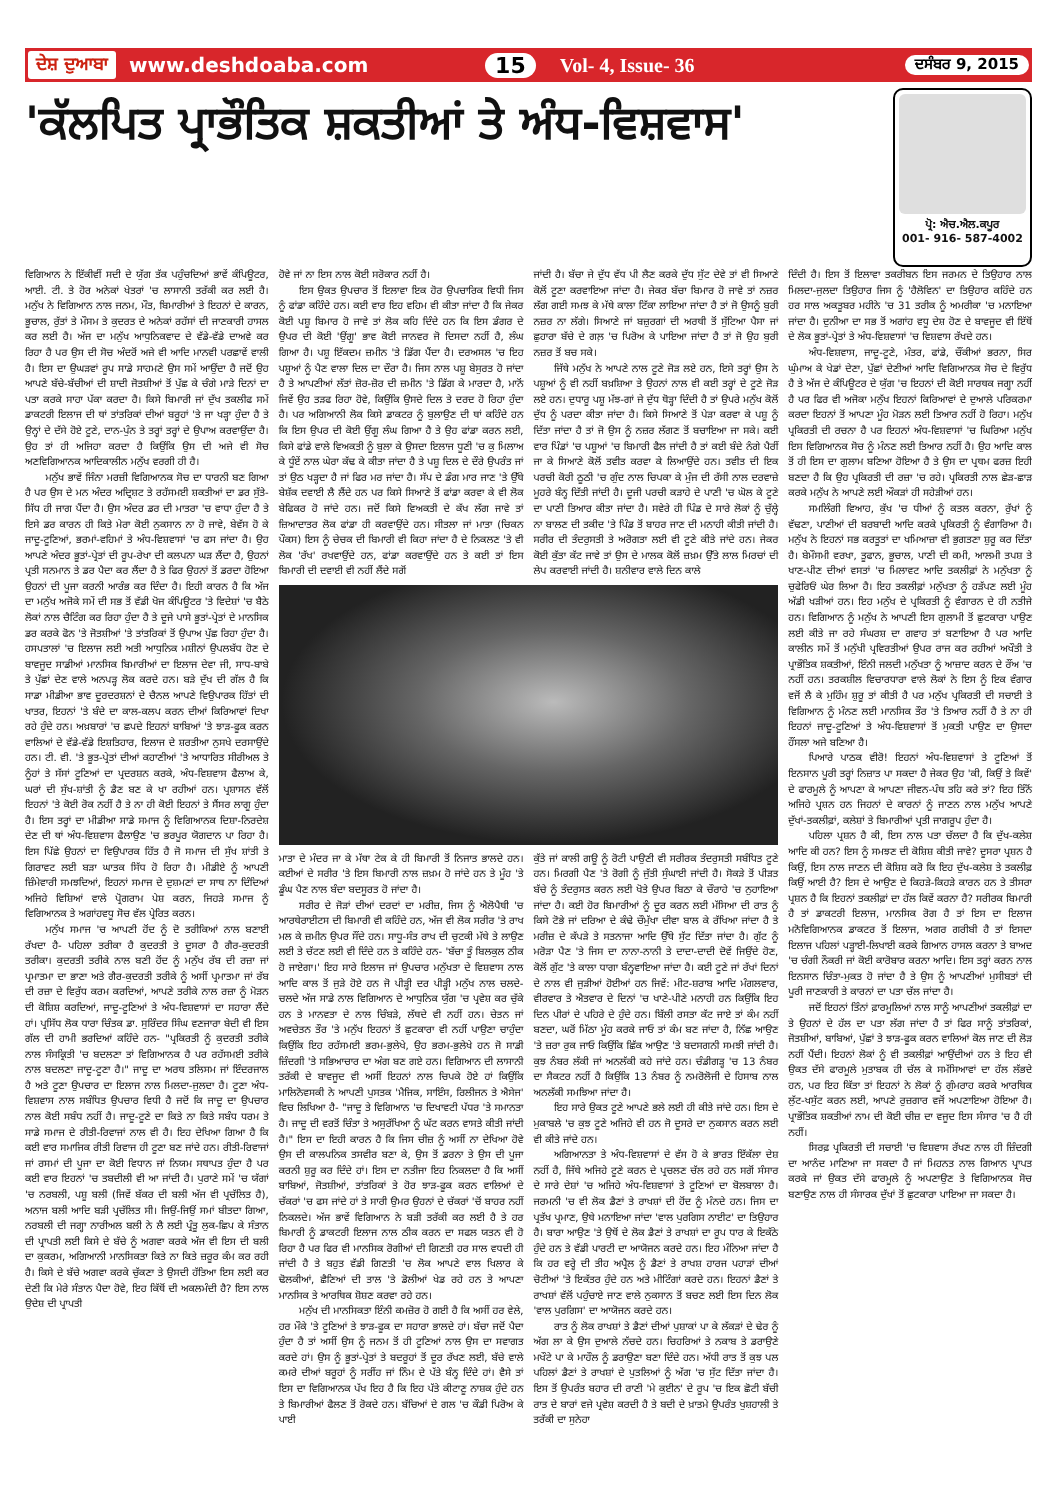ਦੇਸ਼ ਦੁਆਬਾ
www.deshdoaba.com 15 Vol- 4, Issue- 36
ਦਸੰਬਰ 9, 2015
'ਕੱਲਪਿਤ ਪ੍ਰਾਭੌਤਿਕ ਸ਼ਕਤੀਆਂ ਤੇ ਅੰਧ-ਵਿਸ਼ਵਾਸ'
ਪ੍ਰੋ: ਐਚ.ਐਲ.ਕਪੂਰ
001- 916- 587-4002
ਵਿਗਿਆਨ ਨੇ ਇੱਕੀਵੀਂ ਸਦੀ ਦੇ ਯੁੱਗ ਤੱਕ ਪਹੁੰਚਦਿਆਂ ਭਾਵੇਂ ਕੰਪਿਊਟਰ, ਆਈ. ਟੀ. ਤੇ ਹੋਰ ਅਨੇਕਾਂ ਖੇਤਰਾਂ 'ਚ ਲਾਸਾਨੀ ਤਰੱਕੀ ਕਰ ਲਈ ਹੈ। ਮਨੁੱਖ ਨੇ ਵਿਗਿਆਨ ਨਾਲ ਜਨਮ, ਮੌਤ, ਬਿਮਾਰੀਆਂ ਤੇ ਇਹਨਾਂ ਦੇ ਕਾਰਨ, ਭੂਚਾਲ, ਰੁੱਤਾਂ ਤੇ ਮੌਸਮ ਤੇ ਕੁਦਰਤ ਦੇ ਅਨੇਕਾਂ ਰਹੱਸਾਂ ਦੀ ਜਾਣਕਾਰੀ ਹਾਸਲ ਕਰ ਲਈ ਹੈ। ਅੱਜ ਦਾ ਮਨੁੱਖ ਆਧੁਨਿਕਵਾਦ ਦੇ ਵੱਡੇ-ਵੱਡੇ ਦਾਅਵੇ ਕਰ ਰਿਹਾ ਹੈ ਪਰ ਉਸ ਦੀ ਸੋਚ ਅੰਦਰੋਂ ਅਜੇ ਵੀ ਆਦਿ ਮਾਨਵੀ ਪਰਛਾਵੇਂ ਵਾਲੀ ਹੈ। ਇਸ ਦਾ ਉਘੜਵਾਂ ਰੂਪ ਸਾਡੇ ਸਾਹਮਣੇ ਉਸ ਸਮੇਂ ਆਉਂਦਾ ਹੈ ਜਦੋਂ ਉਹ ਆਪਣੇ ਬੱਚੇ-ਬੱਚੀਆਂ ਦੀ ਸ਼ਾਦੀ ਜੋਤਸ਼ੀਆਂ ਤੋਂ ਪੁੱਛ ਕੇ ਚੰਗੇ ਮਾੜੇ ਦਿਨਾਂ ਦਾ ਪਤਾ ਕਰਕੇ ਸਾਹਾ ਪੱਕਾ ਕਰਦਾ ਹੈ। ਕਿਸੇ ਬਿਮਾਰੀ ਜਾਂ ਦੁੱਖ ਤਕਲੀਫ ਸਮੇਂ ਡਾਕਟਰੀ ਇਲਾਜ ਦੀ ਥਾਂ ਤਾਂਤਰਿਕਾਂ ਦੀਆਂ ਬਰੂਹਾਂ 'ਤੇ ਜਾ ਖੜ੍ਹਾ ਹੁੰਦਾ ਹੈ ਤੇ ਉਨ੍ਹਾਂ ਦੇ ਦੱਸੇ ਹੋਏ ਟੂਣੇ, ਦਾਨ-ਪੁੰਨ ਤੇ ਤਰ੍ਹਾਂ ਤਰ੍ਹਾਂ ਦੇ ਉਪਾਅ ਕਰਵਾਉਂਦਾ ਹੈ। ਉਹ ਤਾਂ ਹੀ ਅਜਿਹਾ ਕਰਦਾ ਹੈ ਕਿਉਂਕਿ ਉਸ ਦੀ ਅਜੇ ਵੀ ਸੋਚ ਅਣਵਿਗਿਆਨਕ ਆਦਿਕਾਲੀਨ ਮਨੁੱਖ ਵਰਗੀ ਹੀ ਹੈ।
ਮਨੁੱਖ ਭਾਵੇਂ ਜਿੰਨਾ ਮਰਜ਼ੀ ਵਿਗਿਆਨਕ ਸੋਚ ਦਾ ਧਾਰਨੀ ਬਣ ਗਿਆ ਹੈ ਪਰ ਉਸ ਦੇ ਮਨ ਅੰਦਰ ਅਦ੍ਰਿਸ਼ਟ ਤੇ ਰਹੱਸਮਈ ਸ਼ਕਤੀਆਂ ਦਾ ਡਰ ਸੁੱਤੇ-ਸਿੱਧ ਹੀ ਜਾਗ ਪੈਂਦਾ ਹੈ। ਉਸ ਅੰਦਰ ਡਰ ਦੀ ਮਾਤਰਾ 'ਚ ਵਾਧਾ ਹੁੰਦਾ ਹੈ ਤੇ ਇਸੇ ਡਰ ਕਾਰਨ ਹੀ ਕਿਤੇ ਮੇਰਾ ਕੋਈ ਨੁਕਸਾਨ ਨਾ ਹੋ ਜਾਵੇ, ਬੇਵੱਸ ਹੋ ਕੇ ਜਾਦੂ-ਟੂਣਿਆਂ, ਭਰਮਾਂ-ਵਹਿਮਾਂ ਤੇ ਅੰਧ-ਵਿਸ਼ਵਾਸਾਂ 'ਚ ਫਸ ਜਾਂਦਾ ਹੈ। ਉਹ ਆਪਣੇ ਅੰਦਰ ਭੂਤਾਂ-ਪ੍ਰੇਤਾਂ ਦੀ ਰੂਪ-ਰੇਖਾ ਦੀ ਕਲਪਨਾ ਘੜ ਲੈਂਦਾ ਹੈ, ਉਹਨਾਂ ਪ੍ਰਤੀ ਸਨਮਾਨ ਤੇ ਡਰ ਪੈਦਾ ਕਰ ਲੈਂਦਾ ਹੈ ਤੇ ਫਿਰ ਉਹਨਾਂ ਤੋਂ ਡਰਦਾ ਹੋਇਆ ਉਹਨਾਂ ਦੀ ਪੂਜਾ ਕਰਨੀ ਆਰੰਭ ਕਰ ਦਿੰਦਾ ਹੈ। ਇਹੀ ਕਾਰਨ ਹੈ ਕਿ ਅੱਜ ਦਾ ਮਨੁੱਖ ਅਜੋਕੇ ਸਮੇਂ ਦੀ ਸਭ ਤੋਂ ਵੱਡੀ ਖੋਜ ਕੰਪਿਊਟਰ 'ਤੇ ਵਿਦੇਸ਼ਾਂ 'ਚ ਬੈਠੇ ਲੋਕਾਂ ਨਾਲ ਚੈਟਿੰਗ ਕਰ ਰਿਹਾ ਹੁੰਦਾ ਹੈ ਤੇ ਦੂਜੇ ਪਾਸੇ ਭੂਤਾਂ-ਪ੍ਰੇਤਾਂ ਦੇ ਮਾਨਸਿਕ ਡਰ ਕਰਕੇ ਫੋਨ 'ਤੇ ਜੋਤਸ਼ੀਆਂ 'ਤੇ ਤਾਂਤਰਿਕਾਂ ਤੋਂ ਉਪਾਅ ਪੁੱਛ ਰਿਹਾ ਹੁੰਦਾ ਹੈ। ਹਸਪਤਾਲਾਂ 'ਚ ਇਲਾਜ ਲਈ ਅਤੀ ਆਧੁਨਿਕ ਮਸ਼ੀਨਾਂ ਉਪਲਬੱਧ ਹੋਣ ਦੇ ਬਾਵਜੂਦ ਸਾਡੀਆਂ ਮਾਨਸਿਕ ਬਿਮਾਰੀਆਂ ਦਾ ਇਲਾਜ ਦੇਵਾ ਜੀ, ਸਾਧ-ਬਾਬੇ ਤੇ ਪੁੱਛਾਂ ਦੇਣ ਵਾਲੇ ਅਨਪੜ੍ਹ ਲੋਕ ਕਰਦੇ ਹਨ। ਬੜੇ ਦੁੱਖ ਦੀ ਗੱਲ ਹੈ ਕਿ ਸਾਡਾ ਮੀਡੀਆ ਭਾਵ ਦੂਰਦਰਸ਼ਨਾਂ ਦੇ ਚੈਨਲ ਆਪਣੇ ਵਿਉਪਾਰਕ ਹਿੱਤਾਂ ਦੀ ਖਾਤਰ, ਇਹਨਾਂ 'ਤੇ ਬੰਦੇ ਦਾ ਕਾਲ-ਕਲਪ ਕਰਨ ਦੀਆਂ ਕਿਰਿਆਵਾਂ ਦਿਖਾ ਰਹੇ ਹੁੰਦੇ ਹਨ। ਅਖ਼ਬਾਰਾਂ 'ਚ ਛਪਦੇ ਇਹਨਾਂ ਬਾਬਿਆਂ 'ਤੇ ਝਾੜ-ਫੂਕ ਕਰਨ ਵਾਲਿਆਂ ਦੇ ਵੱਡੇ-ਵੱਡੇ ਇਸ਼ਤਿਹਾਰ, ਇਲਾਜ ਦੇ ਸ਼ਰਤੀਆ ਨੁਸਖੇ ਦਰਸਾਉਂਦੇ ਹਨ। ਟੀ. ਵੀ. 'ਤੇ ਭੂਤ-ਪ੍ਰੇਤਾਂ ਦੀਆਂ ਕਹਾਣੀਆਂ 'ਤੇ ਆਧਾਰਿਤ ਸੀਰੀਅਲ ਤੇ ਨੂੰਹਾਂ ਤੇ ਸੱਸਾਂ ਟੂਣਿਆਂ ਦਾ ਪ੍ਰਦਰਸ਼ਨ ਕਰਕੇ, ਅੰਧ-ਵਿਸ਼ਵਾਸ ਫੈਲਾਅ ਕੇ, ਘਰਾਂ ਦੀ ਸੁੱਖ-ਸ਼ਾਂਤੀ ਨੂੰ ਡੈਣ ਬਣ ਕੇ ਖਾ ਰਹੀਆਂ ਹਨ। ਪ੍ਰਸ਼ਾਸਨ ਵੱਲੋਂ ਇਹਨਾਂ 'ਤੇ ਕੋਈ ਰੋਕ ਨਹੀਂ ਹੈ ਤੇ ਨਾ ਹੀ ਕੋਈ ਇਹਨਾਂ ਤੇ ਸੈਂਸਰ ਲਾਗੂ ਹੁੰਦਾ ਹੈ। ਇਸ ਤਰ੍ਹਾਂ ਦਾ ਮੀਡੀਆ ਸਾਡੇ ਸਮਾਜ ਨੂੰ ਵਿਗਿਆਨਕ ਦਿਸ਼ਾ-ਨਿਰਦੇਸ਼ ਦੇਣ ਦੀ ਥਾਂ ਅੰਧ-ਵਿਸ਼ਵਾਸ ਫੈਲਾਉਣ 'ਚ ਭਰਪੂਰ ਯੋਗਦਾਨ ਪਾ ਰਿਹਾ ਹੈ। ਇਸ ਪਿੱਛੇ ਉਹਨਾਂ ਦਾ ਵਿਉਪਾਰਕ ਹਿੱਤ ਹੈ ਜੋ ਸਮਾਜ ਦੀ ਸੁੱਖ ਸ਼ਾਂਤੀ ਤੇ ਗਿਰਾਵਟ ਲਈ ਬੜਾ ਘਾਤਕ ਸਿੱਧ ਹੋ ਰਿਹਾ ਹੈ। ਮੀਡੀਏ ਨੂੰ ਆਪਣੀ ਜ਼ਿੰਮੇਵਾਰੀ ਸਮਝਦਿਆਂ, ਇਹਨਾਂ ਸਮਾਜ ਦੇ ਦੁਸ਼ਮਣਾਂ ਦਾ ਸਾਥ ਨਾ ਦਿੰਦਿਆਂ ਅਜਿਹੇ ਵਿਸ਼ਿਆਂ ਵਾਲੇ ਪ੍ਰੋਗਰਾਮ ਪੇਸ਼ ਕਰਨ, ਜਿਹੜੇ ਸਮਾਜ ਨੂੰ ਵਿਗਿਆਨਕ ਤੇ ਅਗਾਂਹਵਧੂ ਸੋਚ ਵੱਲ ਪ੍ਰੇਰਿਤ ਕਰਨ।
ਮਨੁੱਖ ਸਮਾਜ 'ਚ ਆਪਣੀ ਹੋਂਦ ਨੂੰ ਦੋ ਤਰੀਕਿਆਂ ਨਾਲ ਬਣਾਈ ਰੱਖਦਾ ਹੈ- ਪਹਿਲਾ ਤਰੀਕਾ ਹੈ ਕੁਦਰਤੀ ਤੇ ਦੂਸਰਾ ਹੈ ਗੈਰ-ਕੁਦਰਤੀ ਤਰੀਕਾ। ਕੁਦਰਤੀ ਤਰੀਕੇ ਨਾਲ ਬਣੀ ਹੋਂਦ ਨੂੰ ਮਨੁੱਖ ਰੱਬ ਦੀ ਰਜ਼ਾ ਜਾਂ ਪ੍ਰਮਾਤਮਾ ਦਾ ਭਾਣਾ ਅਤੇ ਗੈਰ-ਕੁਦਰਤੀ ਤਰੀਕੇ ਨੂੰ ਅਸੀਂ ਪ੍ਰਮਾਤਮਾ ਜਾਂ ਰੱਬ ਦੀ ਰਜ਼ਾ ਦੇ ਵਿਰੁੱਧ ਕਰਮ ਕਰਦਿਆਂ, ਆਪਣੇ ਤਰੀਕੇ ਨਾਲ ਰਜ਼ਾ ਨੂੰ ਮੋੜਨ ਦੀ ਕੋਸ਼ਿਸ਼ ਕਰਦਿਆਂ, ਜਾਦੂ-ਟੂਣਿਆਂ ਤੇ ਅੰਧ-ਵਿਸ਼ਵਾਸਾਂ ਦਾ ਸਹਾਰਾ ਲੈਂਦੇ ਹਾਂ। ਪ੍ਰਸਿੱਧ ਲੋਕ ਧਾਰਾ ਚਿੰਤਕ ਡਾ. ਸੁਰਿੰਦਰ ਸਿੰਘ ਵਣਜਾਰਾ ਬੇਦੀ ਵੀ ਇਸ ਗੱਲ ਦੀ ਹਾਮੀ ਭਰਦਿਆਂ ਕਹਿੰਦੇ ਹਨ- "ਪ੍ਰਕਿਰਤੀ ਨੂੰ ਕੁਦਰਤੀ ਤਰੀਕੇ ਨਾਲ ਸੰਸਕ੍ਰਿਤੀ 'ਚ ਬਦਲਣਾ ਤਾਂ ਵਿਗਿਆਨਕ ਹੈ ਪਰ ਰਹੱਸਮਈ ਤਰੀਕੇ ਨਾਲ ਬਦਲਣਾ ਜਾਦੂ-ਟੂਣਾ ਹੈ।" ਜਾਦੂ ਦਾ ਅਰਥ ਤਲਿਸਮ ਜਾਂ ਇੰਦਰਜਾਲ ਹੈ ਅਤੇ ਟੂਣਾ ਉਪਚਾਰ ਦਾ ਇਲਾਜ ਨਾਲ ਮਿਲਦਾ-ਜੁਲਦਾ ਹੈ। ਟੂਣਾ ਅੰਧ-ਵਿਸ਼ਵਾਸ ਨਾਲ ਸਬੰਧਿਤ ਉਪਚਾਰ ਵਿਧੀ ਹੈ ਜਦੋਂ ਕਿ ਜਾਦੂ ਦਾ ਉਪਚਾਰ ਨਾਲ ਕੋਈ ਸਬੰਧ ਨਹੀਂ ਹੈ। ਜਾਦੂ-ਟੂਣੇ ਦਾ ਕਿਤੇ ਨਾ ਕਿਤੇ ਸਬੰਧ ਧਰਮ ਤੇ ਸਾਡੇ ਸਮਾਜ ਦੇ ਰੀਤੀ-ਰਿਵਾਜਾਂ ਨਾਲ ਵੀ ਹੈ। ਇਹ ਦੇਖਿਆ ਗਿਆ ਹੈ ਕਿ ਕਈ ਵਾਰ ਸਮਾਜਿਕ ਰੀਤੀ ਰਿਵਾਜ ਹੀ ਟੂਣਾ ਬਣ ਜਾਂਦੇ ਹਨ। ਰੀਤੀ-ਰਿਵਾਜਾਂ ਜਾਂ ਰਸਮਾਂ ਦੀ ਪੂਜਾ ਦਾ ਕੋਈ ਵਿਧਾਨ ਜਾਂ ਨਿਯਮ ਸਥਾਪਤ ਹੁੰਦਾ ਹੈ ਪਰ ਕਈ ਵਾਰ ਇਹਨਾਂ 'ਚ ਤਬਦੀਲੀ ਵੀ ਆ ਜਾਂਦੀ ਹੈ। ਪੁਰਾਣੇ ਸਮੇਂ 'ਚ ਯੱਗਾਂ 'ਚ ਨਰਬਲੀ, ਪਸ਼ੂ ਬਲੀ (ਜਿਵੇਂ ਬੱਕਰ ਦੀ ਬਲੀ ਅੱਜ ਵੀ ਪ੍ਰਚੱਲਿਤ ਹੈ), ਅਨਾਜ ਬਲੀ ਆਦਿ ਬੜੀ ਪ੍ਰਚੱਲਿਤ ਸੀ। ਜਿਉਂ-ਜਿਉਂ ਸਮਾਂ ਬੀਤਦਾ ਗਿਆ, ਨਰਬਲੀ ਦੀ ਜਗ੍ਹਾ ਨਾਰੀਅਲ ਬਲੀ ਨੇ ਲੈ ਲਈ ਪ੍ਰੰਤੂ ਲੁਕ-ਛਿਪ ਕੇ ਸੰਤਾਨ ਦੀ ਪ੍ਰਾਪਤੀ ਲਈ ਕਿਸੇ ਦੇ ਬੱਚੇ ਨੂੰ ਅਗਵਾ ਕਰਕੇ ਅੱਜ ਵੀ ਇਸ ਦੀ ਬਲੀ ਦਾ ਕੁਕਰਮ, ਅਗਿਆਨੀ ਮਾਨਸਿਕਤਾ ਕਿਤੇ ਨਾ ਕਿਤੇ ਜ਼ਰੂਰ ਕੰਮ ਕਰ ਰਹੀ ਹੈ। ਕਿਸੇ ਦੇ ਬੱਚੇ ਅਗਵਾ ਕਰਕੇ ਚੁੱਕਣਾ ਤੇ ਉਸਦੀ ਹੱਤਿਆ ਇਸ ਲਈ ਕਰ ਦੇਣੀ ਕਿ ਮੇਰੇ ਸੰਤਾਨ ਪੈਦਾ ਹੋਵੇ, ਇਹ ਕਿੱਥੋਂ ਦੀ ਅਕਲਮੰਦੀ ਹੈ? ਇਸ ਨਾਲ ਉਦੇਸ਼ ਦੀ ਪ੍ਰਾਪਤੀ
ਹੋਵੇ ਜਾਂ ਨਾ ਇਸ ਨਾਲ ਕੋਈ ਸਰੋਕਾਰ ਨਹੀਂ ਹੈ।
ਇਸ ਉਕਤ ਉਪਚਾਰ ਤੋਂ ਇਲਾਵਾ ਇਕ ਹੋਰ ਉਪਚਾਰਿਕ ਵਿਧੀ ਜਿਸ ਨੂੰ ਫਾਂਡਾ ਕਹਿੰਦੇ ਹਨ। ਕਈ ਵਾਰ ਇਹ ਵਹਿਮ ਵੀ ਕੀਤਾ ਜਾਂਦਾ ਹੈ ਕਿ ਜੇਕਰ ਕੋਈ ਪਸ਼ੂ ਬਿਮਾਰ ਹੋ ਜਾਵੇ ਤਾਂ ਲੋਕ ਕਹਿ ਦਿੰਦੇ ਹਨ ਕਿ ਇਸ ਡੰਗਰ ਦੇ ਉਪਰ ਦੀ ਕੋਈ 'ਉਂਗੂ' ਭਾਵ ਕੋਈ ਜਾਨਵਰ ਜੋ ਦਿਸਦਾ ਨਹੀਂ ਹੈ, ਲੰਘ ਗਿਆ ਹੈ। ਪਸ਼ੂ ਇੱਕਦਮ ਜ਼ਮੀਨ 'ਤੇ ਡਿੱਗ ਪੈਂਦਾ ਹੈ। ਦਰਅਸਲ 'ਚ ਇਹ ਪਸ਼ੂਆਂ ਨੂੰ ਪੈਣ ਵਾਲਾ ਦਿਲ ਦਾ ਦੌਰਾ ਹੈ। ਜਿਸ ਨਾਲ ਪਸ਼ੂ ਬੇਸੁਰਤ ਹੋ ਜਾਂਦਾ ਹੈ ਤੇ ਆਪਣੀਆਂ ਲੱਤਾਂ ਜ਼ੋਰ-ਜ਼ੋਰ ਦੀ ਜ਼ਮੀਨ 'ਤੇ ਡਿੱਗ ਕੇ ਮਾਰਦਾ ਹੈ, ਮਾਨੋਂ ਜਿਵੇਂ ਉਹ ਤੜਫ ਰਿਹਾ ਹੋਵੇ, ਕਿਉਂਕਿ ਉਸਦੇ ਦਿਲ ਤੇ ਦਰਦ ਹੋ ਰਿਹਾ ਹੁੰਦਾ ਹੈ। ਪਰ ਅਗਿਆਨੀ ਲੋਕ ਕਿਸੇ ਡਾਕਟਰ ਨੂੰ ਬੁਲਾਉਣ ਦੀ ਥਾਂ ਕਹਿੰਦੇ ਹਨ ਕਿ ਇਸ ਉਪਰ ਦੀ ਕੋਈ ਉਂਗੂ ਲੰਘ ਗਿਆ ਹੈ ਤੇ ਉਹ ਫਾਂਡਾ ਕਰਨ ਲਈ, ਕਿਸੇ ਫਾਂਡੇ ਵਾਲੇ ਵਿਅਕਤੀ ਨੂੰ ਬੁਲਾ ਕੇ ਉਸਦਾ ਇਲਾਜ ਧੂਣੀ 'ਚ ਕੁ ਮਿਲਾਅ ਕੇ ਧੂੰਏਂ ਨਾਲ ਘੇਰਾ ਕੱਢ ਕੇ ਕੀਤਾ ਜਾਂਦਾ ਹੈ ਤੇ ਪਸ਼ੂ ਦਿਲ ਦੇ ਦੌਰੇ ਉਪਰੰਤ ਜਾਂ ਤਾਂ ਉਠ ਖੜ੍ਹਦਾ ਹੈ ਜਾਂ ਫਿਰ ਮਰ ਜਾਂਦਾ ਹੈ। ਸੱਪ ਦੇ ਡੰਗ ਮਾਰ ਜਾਣ 'ਤੇ ਉੱਥੇ ਬੇਸ਼ੱਕ ਦਵਾਈ ਲੈ ਲੈਂਦੇ ਹਨ ਪਰ ਕਿਸੇ ਸਿਆਣੇ ਤੋਂ ਫਾਂਡਾ ਕਰਵਾ ਕੇ ਵੀ ਲੋਕ ਬੇਫਿਕਰ ਹੋ ਜਾਂਦੇ ਹਨ। ਜਦੋਂ ਕਿਸੇ ਵਿਅਕਤੀ ਦੇ ਕੱਖ ਲੱਗ ਜਾਵੇ ਤਾਂ ਜ਼ਿਆਦਾਤਰ ਲੋਕ ਫਾਂਡਾ ਹੀ ਕਰਵਾਉਂਦੇ ਹਨ। ਸੀਤਲਾ ਜਾਂ ਮਾਤਾ (ਚਿਕਨ ਪੌਕਸ) ਇਸ ਨੂੰ ਚੇਚਕ ਦੀ ਬਿਮਾਰੀ ਵੀ ਕਿਹਾ ਜਾਂਦਾ ਹੈ ਦੇ ਨਿਕਲਣ 'ਤੇ ਵੀ ਲੋਕ 'ਰੱਖ' ਰਖਵਾਉਂਦੇ ਹਨ, ਫਾਂਡਾ ਕਰਵਾਉਂਦੇ ਹਨ ਤੇ ਕਈ ਤਾਂ ਇਸ ਬਿਮਾਰੀ ਦੀ ਦਵਾਈ ਵੀ ਨਹੀਂ ਲੈਂਦੇ ਸਗੋਂ
ਜਾਂਦੀ ਹੈ। ਬੱਚਾ ਜੇ ਦੁੱਧ ਵੱਧ ਪੀ ਲੈਣ ਕਰਕੇ ਦੁੱਧ ਸੁੱਟ ਦੇਵੇ ਤਾਂ ਵੀ ਸਿਆਣੇ ਕੋਲੋਂ ਟੂਣਾ ਕਰਵਾਇਆ ਜਾਂਦਾ ਹੈ। ਜੇਕਰ ਬੱਚਾ ਬਿਮਾਰ ਹੋ ਜਾਵੇ ਤਾਂ ਨਜ਼ਰ ਲੱਗ ਗਈ ਸਮਝ ਕੇ ਮੱਥੇ ਕਾਲਾ ਟਿੱਕਾ ਲਾਇਆ ਜਾਂਦਾ ਹੈ ਤਾਂ ਜੋ ਉਸਨੂੰ ਬੁਰੀ ਨਜ਼ਰ ਨਾ ਲੱਗੇ। ਸਿਆਣੇ ਜਾਂ ਬਜ਼ੁਰਗਾਂ ਦੀ ਅਰਥੀ ਤੋਂ ਸੁੱਟਿਆ ਪੈਸਾ ਜਾਂ ਛੁਹਾਰਾ ਬੱਚੇ ਦੇ ਗਲ਼ 'ਚ ਪਿਰੋਅ ਕੇ ਪਾਇਆ ਜਾਂਦਾ ਹੈ ਤਾਂ ਜੋ ਉਹ ਬੁਰੀ ਨਜ਼ਰ ਤੋਂ ਬਚ ਸਕੇ।
ਜਿੱਥੇ ਮਨੁੱਖ ਨੇ ਆਪਣੇ ਨਾਲ ਟੂਣੇ ਜੋੜ ਲਏ ਹਨ, ਇਸੇ ਤਰ੍ਹਾਂ ਉਸ ਨੇ ਪਸ਼ੂਆਂ ਨੂੰ ਵੀ ਨਹੀਂ ਬਖ਼ਸ਼ਿਆ ਤੇ ਉਹਨਾਂ ਨਾਲ ਵੀ ਕਈ ਤਰ੍ਹਾਂ ਦੇ ਟੂਣੇ ਜੋੜ ਲਏ ਹਨ। ਦੁਧਾਰੂ ਪਸ਼ੂ ਮੱਝ-ਗਾਂ ਜੇ ਦੁੱਧ ਥੋੜ੍ਹਾ ਦਿੰਦੀ ਹੈ ਤਾਂ ਉਪਰੇ ਮਨੁੱਖ ਕੋਲੋਂ ਦੁੱਧ ਨੂੰ ਪਰਦਾ ਕੀਤਾ ਜਾਂਦਾ ਹੈ। ਕਿਸੇ ਸਿਆਣੇ ਤੋਂ ਪੇੜਾ ਕਰਵਾ ਕੇ ਪਸ਼ੂ ਨੂੰ ਦਿੱਤਾ ਜਾਂਦਾ ਹੈ ਤਾਂ ਜੋ ਉਸ ਨੂੰ ਨਜ਼ਰ ਲੱਗਣ ਤੋਂ ਬਚਾਇਆ ਜਾ ਸਕੇ। ਕਈ ਵਾਰ ਪਿੰਡਾਂ 'ਚ ਪਸ਼ੂਆਂ 'ਚ ਬਿਮਾਰੀ ਫੈਲ ਜਾਂਦੀ ਹੈ ਤਾਂ ਕਈ ਬੰਦੇ ਨੰਗੇ ਪੈਰੀਂ ਜਾ ਕੇ ਸਿਆਣੇ ਕੋਲੋਂ ਤਵੀਤ ਕਰਵਾ ਕੇ ਲਿਆਉਂਦੇ ਹਨ। ਤਵੀਤ ਦੀ ਇਕ ਪਰਚੀ ਕੋਰੀ ਠੂਠੀ 'ਚ ਗੁੰਦ ਨਾਲ ਚਿਪਕਾ ਕੇ ਮੁੰਜ ਦੀ ਰੱਸੀ ਨਾਲ ਦਰਵਾਜ਼ੇ ਮੂਹਰੇ ਬੰਨ੍ਹ ਦਿੱਤੀ ਜਾਂਦੀ ਹੈ। ਦੂਜੀ ਪਰਚੀ ਕੜਾਹੇ ਦੇ ਪਾਣੀ 'ਚ ਘੋਲ ਕੇ ਟੂਣੇ ਦਾ ਪਾਣੀ ਤਿਆਰ ਕੀਤਾ ਜਾਂਦਾ ਹੈ। ਸਵੇਰੇ ਹੀ ਪਿੰਡ ਦੇ ਸਾਰੇ ਲੋਕਾਂ ਨੂੰ ਚੁੱਲ੍ਹੇ ਨਾ ਬਾਲਣ ਦੀ ਤਕੀਦ 'ਤੇ ਪਿੰਡ ਤੋਂ ਬਾਹਰ ਜਾਣ ਦੀ ਮਨਾਹੀ ਕੀਤੀ ਜਾਂਦੀ ਹੈ। ਸਰੀਰ ਦੀ ਤੰਦਰੁਸਤੀ ਤੇ ਅਰੋਗਤਾ ਲਈ ਵੀ ਟੂਣੇ ਕੀਤੇ ਜਾਂਦੇ ਹਨ। ਜੇਕਰ ਕੋਈ ਕੁੱਤਾ ਕੱਟ ਜਾਵੇ ਤਾਂ ਉਸ ਦੇ ਮਾਲਕ ਕੋਲੋਂ ਜ਼ਖ਼ਮ ਉੱਤੇ ਲਾਲ ਮਿਰਚਾਂ ਦੀ ਲੇਪ ਕਰਵਾਈ ਜਾਂਦੀ ਹੈ। ਸ਼ਨੀਵਾਰ ਵਾਲੇ ਦਿਨ ਕਾਲੇ
ਮਾਤਾ ਦੇ ਮੰਦਰ ਜਾ ਕੇ ਮੱਥਾ ਟੇਕ ਕੇ ਹੀ ਬਿਮਾਰੀ ਤੋਂ ਨਿਜਾਤ ਭਾਲਦੇ ਹਨ। ਕਈਆਂ ਦੇ ਸਰੀਰ 'ਤੇ ਇਸ ਬਿਮਾਰੀ ਨਾਲ ਜ਼ਖ਼ਮ ਹੋ ਜਾਂਦੇ ਹਨ ਤੇ ਮੂੰਹ 'ਤੇ ਡੂੰਘ ਪੈਣ ਨਾਲ ਬੰਦਾ ਬਦਸੂਰਤ ਹੋ ਜਾਂਦਾ ਹੈ।
ਸਰੀਰ ਦੇ ਜੋੜਾਂ ਦੀਆਂ ਦਰਦਾਂ ਦਾ ਮਰੀਜ਼, ਜਿਸ ਨੂੰ ਐਲੋਪੈਥੀ 'ਚ ਆਰਥੇਰਾਈਟਸ ਦੀ ਬਿਮਾਰੀ ਵੀ ਕਹਿੰਦੇ ਹਨ, ਅੱਜ ਵੀ ਲੋਕ ਸਰੀਰ 'ਤੇ ਰਾਖ ਮਲ ਕੇ ਜ਼ਮੀਨ ਉਪਰ ਸੌਂਦੇ ਹਨ। ਸਾਧੂ-ਸੰਤ ਰਾਖ ਦੀ ਚੁਟਕੀ ਮੱਥੇ ਤੇ ਲਾਉਣ ਲਈ ਤੇ ਚੱਟਣ ਲਈ ਵੀ ਦਿੰਦੇ ਹਨ ਤੇ ਕਹਿੰਦੇ ਹਨ- 'ਬੱਚਾ ਤੂੰ ਬਿਲਕੁਲ ਠੀਕ ਹੋ ਜਾਏਗਾ।' ਇਹ ਸਾਰੇ ਇਲਾਜ ਜਾਂ ਉਪਚਾਰ ਮਨੁੱਖਤਾ ਦੇ ਵਿਸ਼ਵਾਸ ਨਾਲ ਆਦਿ ਕਾਲ ਤੋਂ ਜੁੜੇ ਹੋਏ ਹਨ ਜੋ ਪੀੜ੍ਹੀ ਦਰ ਪੀੜ੍ਹੀ ਮਨੁੱਖ ਨਾਲ ਚਲਦੇ-ਚਲਦੇ ਅੱਜ ਸਾਡੇ ਨਾਲ ਵਿਗਿਆਨ ਦੇ ਆਧੁਨਿਕ ਯੁੱਗ 'ਚ ਪ੍ਰਵੇਸ਼ ਕਰ ਚੁੱਕੇ ਹਨ ਤੇ ਮਾਨਵਤਾ ਦੇ ਨਾਲ ਚਿੰਬੜੇ, ਲੱਥਦੇ ਵੀ ਨਹੀਂ ਹਨ। ਚੇਤਨ ਜਾਂ ਅਵਚੇਤਨ ਤੌਰ 'ਤੇ ਮਨੁੱਖ ਇਹਨਾਂ ਤੋਂ ਛੁਟਕਾਰਾ ਵੀ ਨਹੀਂ ਪਾਉਣਾ ਚਾਹੁੰਦਾ ਕਿਉਂਕਿ ਇਹ ਰਹੱਸਮਈ ਭਰਮ-ਭੁਲੇਖੇ, ਉਹ ਭਰਮ-ਭੁਲੇਖੇ ਹਨ ਜੋ ਸਾਡੀ ਜ਼ਿੰਦਗੀ 'ਤੇ ਸਭਿਆਚਾਰ ਦਾ ਅੰਗ ਬਣ ਗਏ ਹਨ। ਵਿਗਿਆਨ ਦੀ ਲਾਸਾਨੀ ਤਰੱਕੀ ਦੇ ਬਾਵਜੂਦ ਵੀ ਅਸੀਂ ਇਹਨਾਂ ਨਾਲ ਚਿਪਕੇ ਹੋਏ ਹਾਂ ਕਿਉਂਕਿ ਮਾਲਿਨੋਵਸਕੀ ਨੇ ਆਪਣੀ ਪੁਸਤਕ 'ਮੈਜਿਕ, ਸਾਇੰਸ, ਰਿਲੀਜਨ ਤੇ ਐਸੇਜ' ਵਿਚ ਲਿਖਿਆ ਹੈ- "ਜਾਦੂ ਤੇ ਵਿਗਿਆਨ 'ਚ ਦਿਖਾਵਟੀ ਪੱਧਰ 'ਤੇ ਸਮਾਨਤਾ ਹੈ। ਜਾਦੂ ਦੀ ਵਰਤੋਂ ਚਿੰਤਾ ਤੇ ਅਸੁਰੱਖਿਆ ਨੂੰ ਘੱਟ ਕਰਨ ਵਾਸਤੇ ਕੀਤੀ ਜਾਂਦੀ ਹੈ।" ਇਸ ਦਾ ਇਹੀ ਕਾਰਨ ਹੈ ਕਿ ਜਿਸ ਚੀਜ਼ ਨੂੰ ਅਸੀਂ ਨਾ ਦੇਖਿਆ ਹੋਵੇ ਉਸ ਦੀ ਕਾਲਪਨਿਕ ਤਸਵੀਰ ਬਣਾ ਕੇ, ਉਸ ਤੋਂ ਡਰਨਾ ਤੇ ਉਸ ਦੀ ਪੂਜਾ ਕਰਨੀ ਸ਼ੁਰੂ ਕਰ ਦਿੰਦੇ ਹਾਂ। ਇਸ ਦਾ ਨਤੀਜਾ ਇਹ ਨਿਕਲਦਾ ਹੈ ਕਿ ਅਸੀਂ ਬਾਬਿਆਂ, ਜੋਤਸ਼ੀਆਂ, ਤਾਂਤਰਿਕਾਂ ਤੇ ਹੋਰ ਝਾੜ-ਫੂਕ ਕਰਨ ਵਾਲਿਆਂ ਦੇ ਚੱਕਰਾਂ 'ਚ ਫਸ ਜਾਂਦੇ ਹਾਂ ਤੇ ਸਾਰੀ ਉਮਰ ਉਹਨਾਂ ਦੇ ਚੱਕਰਾਂ 'ਚੋਂ ਬਾਹਰ ਨਹੀਂ ਨਿਕਲਦੇ। ਅੱਜ ਭਾਵੇਂ ਵਿਗਿਆਨ ਨੇ ਬੜੀ ਤਰੱਕੀ ਕਰ ਲਈ ਹੈ ਤੇ ਹਰ ਬਿਮਾਰੀ ਨੂੰ ਡਾਕਟਰੀ ਇਲਾਜ ਨਾਲ ਠੀਕ ਕਰਨ ਦਾ ਸਫਲ ਯਤਨ ਵੀ ਹੋ ਰਿਹਾ ਹੈ ਪਰ ਫਿਰ ਵੀ ਮਾਨਸਿਕ ਰੋਗੀਆਂ ਦੀ ਗਿਣਤੀ ਹਰ ਸਾਲ ਵਧਦੀ ਹੀ ਜਾਂਦੀ ਹੈ ਤੇ ਬਹੁਤ ਵੱਡੀ ਗਿਣਤੀ 'ਚ ਲੋਕ ਆਪਣੇ ਵਾਲ ਖਿਲਾਰ ਕੇ ਢੋਲਕੀਆਂ, ਛੈਣਿਆਂ ਦੀ ਤਾਲ 'ਤੇ ਡੋਲੀਆਂ ਖੇਡ ਰਹੇ ਹਨ ਤੇ ਆਪਣਾ ਮਾਨਸਿਕ ਤੇ ਆਰਥਿਕ ਸ਼ੋਸ਼ਣ ਕਰਵਾ ਰਹੇ ਹਨ।
ਮਨੁੱਖ ਦੀ ਮਾਨਸਿਕਤਾ ਇੰਨੀ ਕਮਜ਼ੋਰ ਹੋ ਗਈ ਹੈ ਕਿ ਅਸੀਂ ਹਰ ਵੇਲੇ, ਹਰ ਮੌਕੇ 'ਤੇ ਟੂਣਿਆਂ ਤੇ ਝਾੜ-ਫੂਕ ਦਾ ਸਹਾਰਾ ਭਾਲਦੇ ਹਾਂ। ਬੱਚਾ ਜਦੋਂ ਪੈਦਾ ਹੁੰਦਾ ਹੈ ਤਾਂ ਅਸੀਂ ਉਸ ਨੂੰ ਜਨਮ ਤੋਂ ਹੀ ਟੂਣਿਆਂ ਨਾਲ ਉਸ ਦਾ ਸਵਾਗਤ ਕਰਦੇ ਹਾਂ। ਉਸ ਨੂੰ ਭੂਤਾਂ-ਪ੍ਰੇਤਾਂ ਤੇ ਬਦਰੂਹਾਂ ਤੋਂ ਦੂਰ ਰੱਖਣ ਲਈ, ਬੱਚੇ ਵਾਲੇ ਕਮਰੇ ਦੀਆਂ ਬਰੂਹਾਂ ਨੂੰ ਸਰੀਂਹ ਜਾਂ ਨਿੰਮ ਦੇ ਪੱਤੇ ਬੰਨ੍ਹ ਦਿੰਦੇ ਹਾਂ। ਵੈਸੇ ਤਾਂ ਇਸ ਦਾ ਵਿਗਿਆਨਕ ਪੱਖ ਇਹ ਹੈ ਕਿ ਇਹ ਪੱਤੇ ਕੀਟਾਣੂ ਨਾਸ਼ਕ ਹੁੰਦੇ ਹਨ ਤੇ ਬਿਮਾਰੀਆਂ ਫੈਲਣ ਤੋਂ ਰੋਕਦੇ ਹਨ। ਬੱਚਿਆਂ ਦੇ ਗਲ 'ਚ ਕੌਡੀ ਪਿਰੋਅ ਕੇ ਪਾਈ
ਕੁੱਤੇ ਜਾਂ ਕਾਲੀ ਗਊ ਨੂੰ ਰੋਟੀ ਪਾਉਣੀ ਵੀ ਸਰੀਰਕ ਤੰਦਰੁਸਤੀ ਸਬੰਧਿਤ ਟੂਣੇ ਹਨ। ਮਿਰਗੀ ਪੈਣ 'ਤੇ ਰੋਗੀ ਨੂੰ ਜੁੱਤੀ ਸੁੰਘਾਈ ਜਾਂਦੀ ਹੈ। ਸੋਕੜੇ ਤੋਂ ਪੀੜਤ ਬੱਚੇ ਨੂੰ ਤੰਦਰੁਸਤ ਕਰਨ ਲਈ ਖੋਤੇ ਉਪਰ ਬਿਠਾ ਕੇ ਚੌਰਾਹੇ 'ਚ ਨੁਹਾਇਆ ਜਾਂਦਾ ਹੈ। ਕਈ ਹੋਰ ਬਿਮਾਰੀਆਂ ਨੂੰ ਦੂਰ ਕਰਨ ਲਈ ਮੱਸਿਆ ਦੀ ਰਾਤ ਨੂੰ ਕਿਸੇ ਟੋਭੇ ਜਾਂ ਦਰਿਆ ਦੇ ਕੰਢੇ ਚੌਮੁੱਖਾ ਦੀਵਾ ਬਾਲ ਕੇ ਰੱਖਿਆ ਜਾਂਦਾ ਹੈ ਤੇ ਮਰੀਜ਼ ਦੇ ਕੱਪੜੇ ਤੇ ਸਤਨਾਜਾ ਆਦਿ ਉੱਥੇ ਸੁੱਟ ਦਿੱਤਾ ਜਾਂਦਾ ਹੈ। ਗੁੱਟ ਨੂੰ ਮਰੋੜਾ ਪੈਣ 'ਤੇ ਜਿਸ ਦਾ ਨਾਨਾ-ਨਾਨੀ ਤੇ ਦਾਦਾ-ਦਾਦੀ ਦੋਵੇਂ ਜਿਉਂਦੇ ਹੋਣ, ਕੋਲੋਂ ਗੁੱਟ 'ਤੇ ਕਾਲਾ ਧਾਗਾ ਬੰਨ੍ਹਵਾਇਆ ਜਾਂਦਾ ਹੈ। ਕਈ ਟੂਣੇ ਜਾਂ ਰੱਖਾਂ ਦਿਨਾਂ ਦੇ ਨਾਲ ਵੀ ਜੁੜੀਆਂ ਹੋਈਆਂ ਹਨ ਜਿਵੇਂ: ਮੀਟ-ਸ਼ਰਾਬ ਆਦਿ ਮੰਗਲਵਾਰ, ਵੀਰਵਾਰ ਤੇ ਐਤਵਾਰ ਦੇ ਦਿਨਾਂ 'ਚ ਖਾਣੇ-ਪੀਣੇ ਮਨਾਹੀ ਹਨ ਕਿਉਂਕਿ ਇਹ ਦਿਨ ਪੀਰਾਂ ਦੇ ਪਹਿਰੇ ਦੇ ਹੁੰਦੇ ਹਨ। ਬਿੱਲੀ ਰਸਤਾ ਕੱਟ ਜਾਏ ਤਾਂ ਕੰਮ ਨਹੀਂ ਬਣਦਾ, ਘਰੋਂ ਮਿੱਠਾ ਮੂੰਹ ਕਰਕੇ ਜਾਓ ਤਾਂ ਕੰਮ ਬਣ ਜਾਂਦਾ ਹੈ, ਨਿੱਛ ਆਉਣ 'ਤੇ ਜ਼ਰਾ ਰੁਕ ਜਾਓ ਕਿਉਂਕਿ ਛਿੱਕ ਆਉਣ 'ਤੇ ਬਦਸਗਨੀ ਸਮਝੀ ਜਾਂਦੀ ਹੈ। ਕੁਝ ਨੰਬਰ ਲੱਕੀ ਜਾਂ ਅਨਲੱਕੀ ਕਹੇ ਜਾਂਦੇ ਹਨ। ਚੰਡੀਗੜ੍ਹ 'ਚ 13 ਨੰਬਰ ਦਾ ਸੈਕਟਰ ਨਹੀਂ ਹੈ ਕਿਉਂਕਿ 13 ਨੰਬਰ ਨੂੰ ਨਮਰੋਲੋਜੀ ਦੇ ਹਿਸਾਬ ਨਾਲ ਅਨਲੱਕੀ ਸਮਝਿਆ ਜਾਂਦਾ ਹੈ।
ਇਹ ਸਾਰੇ ਉਕਤ ਟੂਣੇ ਆਪਣੇ ਭਲੇ ਲਈ ਹੀ ਕੀਤੇ ਜਾਂਦੇ ਹਨ। ਇਸ ਦੇ ਮੁਕਾਬਲੇ 'ਚ ਕੁਝ ਟੂਣੇ ਅਜਿਹੇ ਵੀ ਹਨ ਜੋ ਦੂਸਰੇ ਦਾ ਨੁਕਸਾਨ ਕਰਨ ਲਈ ਵੀ ਕੀਤੇ ਜਾਂਦੇ ਹਨ।
ਅਗਿਆਨਤਾ ਤੇ ਅੰਧ-ਵਿਸ਼ਵਾਸਾਂ ਦੇ ਵੱਸ ਹੋ ਕੇ ਭਾਰਤ ਇੱਕੱਲਾ ਦੇਸ਼ ਨਹੀਂ ਹੈ, ਜਿੱਥੇ ਅਜਿਹੇ ਟੂਣੇ ਕਰਨ ਦੇ ਪ੍ਰਚਲਣ ਚੱਲ ਰਹੇ ਹਨ ਸਗੋਂ ਸੰਸਾਰ ਦੇ ਸਾਰੇ ਦੇਸ਼ਾਂ 'ਚ ਅਜਿਹੇ ਅੰਧ-ਵਿਸ਼ਵਾਸਾਂ ਤੇ ਟੂਣਿਆਂ ਦਾ ਬੋਲਬਾਲਾ ਹੈ। ਜਰਮਨੀ 'ਚ ਵੀ ਲੋਕ ਡੈਣਾਂ ਤੇ ਰਾਖਸ਼ਾਂ ਦੀ ਹੋਂਦ ਨੂੰ ਮੰਨਦੇ ਹਨ। ਜਿਸ ਦਾ ਪ੍ਰਤੱਖ ਪ੍ਰਮਾਣ, ਉਥੇ ਮਨਾਇਆ ਜਾਂਦਾ 'ਵਾਲ ਪੁਰਗਿਸ ਨਾਈਟ' ਦਾ ਤਿਉਹਾਰ ਹੈ। ਬਾਰਾ ਆਉਣ 'ਤੇ ਉਥੋਂ ਦੇ ਲੋਕ ਡੈਣਾਂ ਤੇ ਰਾਖਸ਼ਾਂ ਦਾ ਰੂਪ ਧਾਰ ਕੇ ਇਕੱਠੇ ਹੁੰਦੇ ਹਨ ਤੇ ਵੱਡੀ ਪਾਰਟੀ ਦਾ ਆਯੋਜਨ ਕਰਦੇ ਹਨ। ਇਹ ਮੰਨਿਆ ਜਾਂਦਾ ਹੈ ਕਿ ਹਰ ਵਰ੍ਹੇ ਦੀ ਤੀਹ ਅਪ੍ਰੈਲ ਨੂੰ ਡੈਣਾਂ ਤੇ ਰਾਖਸ਼ ਹਾਰਜ ਪਹਾੜਾਂ ਦੀਆਂ ਚੋਟੀਆਂ 'ਤੇ ਇਕੱਤਰ ਹੁੰਦੇ ਹਨ ਅਤੇ ਮੀਟਿੰਗਾਂ ਕਰਦੇ ਹਨ। ਇਹਨਾਂ ਡੈਣਾਂ ਤੇ ਰਾਖਸ਼ਾਂ ਵੱਲੋਂ ਪਹੁੰਚਾਏ ਜਾਣ ਵਾਲੇ ਨੁਕਸਾਨ ਤੋਂ ਬਚਣ ਲਈ ਇਸ ਦਿਨ ਲੋਕ 'ਵਾਲ ਪੁਰਗਿਸ' ਦਾ ਆਯੋਜਨ ਕਰਦੇ ਹਨ।
ਰਾਤ ਨੂੰ ਲੋਕ ਰਾਖਸ਼ਾਂ ਤੇ ਡੈਣਾਂ ਦੀਆਂ ਪੁਸ਼ਾਕਾਂ ਪਾ ਕੇ ਲੱਕੜਾਂ ਦੇ ਢੇਰ ਨੂੰ ਅੱਗ ਲਾ ਕੇ ਉਸ ਦੁਆਲੇ ਨੱਚਦੇ ਹਨ। ਚਿਹਰਿਆਂ ਤੇ ਨਕਾਬ ਤੇ ਡਰਾਉਣੇ ਮਖੌਟੇ ਪਾ ਕੇ ਮਾਹੌਲ ਨੂੰ ਡਰਾਉਣਾ ਬਣਾ ਦਿੰਦੇ ਹਨ। ਅੱਧੀ ਰਾਤ ਤੋਂ ਕੁਝ ਪਲ ਪਹਿਲਾਂ ਡੈਣਾਂ ਤੇ ਰਾਖਸ਼ਾਂ ਦੇ ਪੁਤਲਿਆਂ ਨੂੰ ਅੱਗ 'ਚ ਸੁੱਟ ਦਿੱਤਾ ਜਾਂਦਾ ਹੈ। ਇਸ ਤੋਂ ਉਪਰੰਤ ਬਹਾਰ ਦੀ ਰਾਣੀ 'ਮੇ ਕੁਈਨ' ਦੇ ਰੂਪ 'ਚ ਇਕ ਛੋਟੀ ਬੱਚੀ ਰਾਤ ਦੇ ਬਾਰਾਂ ਵਜੇ ਪ੍ਰਵੇਸ਼ ਕਰਦੀ ਹੈ ਤੇ ਬਦੀ ਦੇ ਖ਼ਾਤਮੇ ਉਪਰੰਤ ਖੁਸ਼ਹਾਲੀ ਤੇ ਤਰੱਕੀ ਦਾ ਸੁਨੇਹਾ
ਦਿੰਦੀ ਹੈ। ਇਸ ਤੋਂ ਇਲਾਵਾ ਤਕਰੀਬਨ ਇਸ ਜਰਮਨ ਦੇ ਤਿਉਹਾਰ ਨਾਲ ਮਿਲਦਾ-ਜੁਲਦਾ ਤਿਉਹਾਰ ਜਿਸ ਨੂੰ 'ਹੈਲੋਵਿਨ' ਦਾ ਤਿਉਹਾਰ ਕਹਿੰਦੇ ਹਨ ਹਰ ਸਾਲ ਅਕਤੂਬਰ ਮਹੀਨੇ 'ਚ 31 ਤਰੀਕ ਨੂੰ ਅਮਰੀਕਾ 'ਚ ਮਨਾਇਆ ਜਾਂਦਾ ਹੈ। ਦੁਨੀਆ ਦਾ ਸਭ ਤੋਂ ਅਗਾਂਹ ਵਧੂ ਦੇਸ਼ ਹੋਣ ਦੇ ਬਾਵਜੂਦ ਵੀ ਇੱਥੋਂ ਦੇ ਲੋਕ ਭੂਤਾਂ-ਪ੍ਰੇਤਾਂ ਤੇ ਅੰਧ-ਵਿਸ਼ਵਾਸਾਂ 'ਚ ਵਿਸ਼ਵਾਸ ਰੱਖਦੇ ਹਨ।
ਅੰਧ-ਵਿਸ਼ਵਾਸ, ਜਾਦੂ-ਟੂਣੇ, ਮੰਤਰ, ਫਾਂਡੇ, ਚੌਂਕੀਆਂ ਭਰਨਾ, ਸਿਰ ਘੁੰਮਾਅ ਕੇ ਖੇਡਾਂ ਦੇਣਾ, ਪੁੱਛਾਂ ਦੇਣੀਆਂ ਆਦਿ ਵਿਗਿਆਨਕ ਸੋਚ ਦੇ ਵਿਰੁੱਧ ਹੈ ਤੇ ਅੱਜ ਦੇ ਕੰਪਿਊਟਰ ਦੇ ਯੁੱਗ 'ਚ ਇਹਨਾਂ ਦੀ ਕੋਈ ਸਾਰਥਕ ਜਗ੍ਹਾ ਨਹੀਂ ਹੈ ਪਰ ਫਿਰ ਵੀ ਅਜੋਕਾ ਮਨੁੱਖ ਇਹਨਾਂ ਕਿਰਿਆਵਾਂ ਦੇ ਦੁਆਲੇ ਪਰਿਕਰਮਾ ਕਰਦਾ ਇਹਨਾਂ ਤੋਂ ਆਪਣਾ ਮੂੰਹ ਮੋੜਨ ਲਈ ਤਿਆਰ ਨਹੀਂ ਹੋ ਰਿਹਾ। ਮਨੁੱਖ ਪ੍ਰਕਿਰਤੀ ਦੀ ਰਚਨਾ ਹੈ ਪਰ ਇਹਨਾਂ ਅੰਧ-ਵਿਸ਼ਵਾਸਾਂ 'ਚ ਘਿਰਿਆ ਮਨੁੱਖ ਇਸ ਵਿਗਿਆਨਕ ਸੋਚ ਨੂੰ ਮੰਨਣ ਲਈ ਤਿਆਰ ਨਹੀਂ ਹੈ। ਉਹ ਆਦਿ ਕਾਲ ਤੋਂ ਹੀ ਇਸ ਦਾ ਗੁਲਾਮ ਬਣਿਆ ਹੋਇਆ ਹੈ ਤੇ ਉਸ ਦਾ ਪ੍ਰਥਮ ਫਰਜ਼ ਇਹੀ ਬਣਦਾ ਹੈ ਕਿ ਉਹ ਪ੍ਰਕਿਰਤੀ ਦੀ ਰਜ਼ਾ 'ਚ ਰਹੇ। ਪ੍ਰਕਿਰਤੀ ਨਾਲ ਛੇੜ-ਛਾੜ ਕਰਕੇ ਮਨੁੱਖ ਨੇ ਆਪਣੇ ਲਈ ਔਕੜਾਂ ਹੀ ਸਹੇੜੀਆਂ ਹਨ।
ਸਮਲਿੰਗੀ ਵਿਆਹ, ਕੁੱਖ 'ਚ ਧੀਆਂ ਨੂੰ ਕਤਲ ਕਰਨਾ, ਰੁੱਖਾਂ ਨੂੰ ਵੱਢਣਾ, ਪਾਣੀਆਂ ਦੀ ਬਰਬਾਦੀ ਆਦਿ ਕਰਕੇ ਪ੍ਰਕਿਰਤੀ ਨੂੰ ਵੰਗਾਰਿਆ ਹੈ। ਮਨੁੱਖ ਨੇ ਇਹਨਾਂ ਸਭ ਕਰਤੂਤਾਂ ਦਾ ਖਮਿਆਜ਼ਾ ਵੀ ਭੁਗਤਣਾ ਸ਼ੁਰੂ ਕਰ ਦਿੱਤਾ ਹੈ। ਬੇਮੌਸਮੀ ਵਰਖਾ, ਤੂਫਾਨ, ਭੂਚਾਲ, ਪਾਣੀ ਦੀ ਕਮੀ, ਆਲਮੀ ਤਪਸ਼ ਤੇ ਖਾਣ-ਪੀਣ ਦੀਆਂ ਵਸਤਾਂ 'ਚ ਮਿਲਾਵਟ ਆਦਿ ਤਕਲੀਫ਼ਾਂ ਨੇ ਮਨੁੱਖਤਾ ਨੂੰ ਚੁਫੇਰਿਓਂ ਘੇਰ ਲਿਆ ਹੈ। ਇਹ ਤਕਲੀਫ਼ਾਂ ਮਨੁੱਖਤਾ ਨੂੰ ਹੜੱਪਣ ਲਈ ਮੂੰਹ ਅੱਡੀ ਖੜੀਆਂ ਹਨ। ਇਹ ਮਨੁੱਖ ਦੇ ਪ੍ਰਕਿਰਤੀ ਨੂੰ ਵੰਗਾਰਨ ਦੇ ਹੀ ਨਤੀਜੇ ਹਨ। ਵਿਗਿਆਨ ਨੂੰ ਮਨੁੱਖ ਨੇ ਆਪਣੀ ਇਸ ਗੁਲਾਮੀ ਤੋਂ ਛੁਟਕਾਰਾ ਪਾਉਣ ਲਈ ਕੀਤੇ ਜਾ ਰਹੇ ਸੰਘਰਸ਼ ਦਾ ਗਵਾਹ ਤਾਂ ਬਣਾਇਆ ਹੈ ਪਰ ਆਦਿ ਕਾਲੀਨ ਸਮੇਂ ਤੋਂ ਮਨੁੱਖੀ ਪ੍ਰਵਿਰਤੀਆਂ ਉਪਰ ਰਾਜ ਕਰ ਰਹੀਆਂ ਅਖੌਤੀ ਤੇ ਪ੍ਰਾਭੌਤਿਕ ਸ਼ਕਤੀਆਂ, ਇੰਨੀ ਜਲਦੀ ਮਨੁੱਖਤਾ ਨੂੰ ਆਜ਼ਾਦ ਕਰਨ ਦੇ ਰੌਂਅ 'ਚ ਨਹੀਂ ਹਨ। ਤਰਕਸ਼ੀਲ ਵਿਚਾਰਧਾਰਾ ਵਾਲੇ ਲੋਕਾਂ ਨੇ ਇਸ ਨੂੰ ਇਕ ਵੰਗਾਰ ਵਜੋਂ ਲੈ ਕੇ ਮੁਹਿੰਮ ਸ਼ੁਰੂ ਤਾਂ ਕੀਤੀ ਹੈ ਪਰ ਮਨੁੱਖ ਪ੍ਰਕਿਰਤੀ ਦੀ ਸਚਾਈ ਤੇ ਵਿਗਿਆਨ ਨੂੰ ਮੰਨਣ ਲਈ ਮਾਨਸਿਕ ਤੌਰ 'ਤੇ ਤਿਆਰ ਨਹੀਂ ਹੈ ਤੇ ਨਾ ਹੀ ਇਹਨਾਂ ਜਾਦੂ-ਟੂਣਿਆਂ ਤੇ ਅੰਧ-ਵਿਸ਼ਵਾਸਾਂ ਤੋਂ ਮੁਕਤੀ ਪਾਉਣ ਦਾ ਉਸਦਾ ਹੌਂਸਲਾ ਅਜੇ ਬਣਿਆ ਹੈ।
ਪਿਆਰੇ ਪਾਠਕ ਵੀਰੋ! ਇਹਨਾਂ ਅੰਧ-ਵਿਸ਼ਵਾਸਾਂ ਤੇ ਟੂਣਿਆਂ ਤੋਂ ਇਨਸਾਨ ਪੂਰੀ ਤਰ੍ਹਾਂ ਨਿਜ਼ਾਤ ਪਾ ਸਕਦਾ ਹੈ ਜੇਕਰ ਉਹ 'ਕੀ, ਕਿਉਂ ਤੇ ਕਿਵੇਂ' ਦੇ ਫਾਰਮੂਲੇ ਨੂੰ ਆਪਣਾ ਕੇ ਆਪਣਾ ਜੀਵਨ-ਪੰਥ ਤਹਿ ਕਰੇ ਤਾਂ? ਇਹ ਤਿੰਨੋਂ ਅਜਿਹੇ ਪ੍ਰਸ਼ਨ ਹਨ ਜਿਹਨਾਂ ਦੇ ਕਾਰਨਾਂ ਨੂੰ ਜਾਣਨ ਨਾਲ ਮਨੁੱਖ ਆਪਣੇ ਦੁੱਖਾਂ-ਤਕਲੀਫ਼ਾਂ, ਕਲੇਸ਼ਾਂ ਤੇ ਬਿਮਾਰੀਆਂ ਪ੍ਰਤੀ ਜਾਗਰੂਪ ਹੁੰਦਾ ਹੈ।
ਪਹਿਲਾ ਪ੍ਰਸ਼ਨ ਹੈ ਕੀ, ਇਸ ਨਾਲ ਪਤਾ ਚੱਲਦਾ ਹੈ ਕਿ ਦੁੱਖ-ਕਲੇਸ਼ ਆਦਿ ਕੀ ਹਨ? ਇਸ ਨੂੰ ਸਮਝਣ ਦੀ ਕੋਸ਼ਿਸ਼ ਕੀਤੀ ਜਾਵੇ? ਦੂਸਰਾ ਪ੍ਰਸ਼ਨ ਹੈ ਕਿਉਂ, ਇਸ ਨਾਲ ਜਾਣਨ ਦੀ ਕੋਸ਼ਿਸ਼ ਕਰੋ ਕਿ ਇਹ ਦੁੱਖ-ਕਲੇਸ਼ ਤੇ ਤਕਲੀਫ਼ ਕਿਉਂ ਆਈ ਹੈ? ਇਸ ਦੇ ਆਉਣ ਦੇ ਕਿਹੜੇ-ਕਿਹੜੇ ਕਾਰਨ ਹਨ ਤੇ ਤੀਸਰਾ ਪ੍ਰਸ਼ਨ ਹੈ ਕਿ ਇਹਨਾਂ ਤਕਲੀਫ਼ਾਂ ਦਾ ਹੱਲ ਕਿਵੇਂ ਕਰਨਾ ਹੈ? ਸਰੀਰਕ ਬਿਮਾਰੀ ਹੈ ਤਾਂ ਡਾਕਟਰੀ ਇਲਾਜ, ਮਾਨਸਿਕ ਰੋਗ ਹੈ ਤਾਂ ਇਸ ਦਾ ਇਲਾਜ ਮਨੋਵਿਗਿਆਨਕ ਡਾਕਟਰ ਤੋਂ ਇਲਾਜ, ਅਗਰ ਗਰੀਬੀ ਹੈ ਤਾਂ ਇਸਦਾ ਇਲਾਜ ਪਹਿਲਾਂ ਪੜ੍ਹਾਈ-ਲਿਖਾਈ ਕਰਕੇ ਗਿਆਨ ਹਾਸਲ ਕਰਨਾ ਤੇ ਬਾਅਦ 'ਚ ਚੰਗੀ ਨੌਕਰੀ ਜਾਂ ਕੋਈ ਕਾਰੋਬਾਰ ਕਰਨਾ ਆਦਿ। ਇਸ ਤਰ੍ਹਾਂ ਕਰਨ ਨਾਲ ਇਨਸਾਨ ਚਿੰਤਾ-ਮੁਕਤ ਹੋ ਜਾਂਦਾ ਹੈ ਤੇ ਉਸ ਨੂੰ ਆਪਣੀਆਂ ਮੁਸੀਬਤਾਂ ਦੀ ਪੂਰੀ ਜਾਣਕਾਰੀ ਤੇ ਕਾਰਨਾਂ ਦਾ ਪਤਾ ਚੱਲ ਜਾਂਦਾ ਹੈ।
ਜਦੋਂ ਇਹਨਾਂ ਤਿੰਨਾਂ ਫ਼ਾਰਮੂਲਿਆਂ ਨਾਲ ਸਾਨੂੰ ਆਪਣੀਆਂ ਤਕਲੀਫ਼ਾਂ ਦਾ ਤੇ ਉਹਨਾਂ ਦੇ ਹੱਲ ਦਾ ਪਤਾ ਲੱਗ ਜਾਂਦਾ ਹੈ ਤਾਂ ਫਿਰ ਸਾਨੂੰ ਤਾਂਤਰਿਕਾਂ, ਜੋਤਸ਼ੀਆਂ, ਬਾਬਿਆਂ, ਪੁੱਛਾਂ ਤੇ ਝਾੜ-ਫੂਕ ਕਰਨ ਵਾਲਿਆਂ ਕੋਲ ਜਾਣ ਦੀ ਲੋੜ ਨਹੀਂ ਪੈਂਦੀ। ਇਹਨਾਂ ਲੋਕਾਂ ਨੂੰ ਵੀ ਤਕਲੀਫ਼ਾਂ ਆਉਂਦੀਆਂ ਹਨ ਤੇ ਇਹ ਵੀ ਉਕਤ ਦੱਸੇ ਫਾਰਮੂਲੇ ਮੁਤਾਬਕ ਹੀ ਚੱਲ ਕੇ ਸਮੱਸਿਆਵਾਂ ਦਾ ਹੱਲ ਲੱਭਦੇ ਹਨ, ਪਰ ਇਹ ਕਿੱਤਾ ਤਾਂ ਇਹਨਾਂ ਨੇ ਲੋਕਾਂ ਨੂੰ ਗੁੰਮਰਾਹ ਕਰਕੇ ਆਰਥਿਕ ਲੁੱਟ-ਖਸੁੱਟ ਕਰਨ ਲਈ, ਆਪਣੇ ਰੁਜ਼ਗਾਰ ਵਜੋਂ ਅਪਣਾਇਆ ਹੋਇਆ ਹੈ। ਪ੍ਰਾਭੌਤਿਕ ਸ਼ਕਤੀਆਂ ਨਾਮ ਦੀ ਕੋਈ ਚੀਜ਼ ਦਾ ਵਜੂਦ ਇਸ ਸੰਸਾਰ 'ਚ ਹੈ ਹੀ ਨਹੀਂ।
ਸਿਰਫ਼ ਪ੍ਰਕਿਰਤੀ ਦੀ ਸਚਾਈ 'ਚ ਵਿਸ਼ਵਾਸ ਰੱਖਣ ਨਾਲ ਹੀ ਜ਼ਿੰਦਗੀ ਦਾ ਆਨੰਦ ਮਾਣਿਆ ਜਾ ਸਕਦਾ ਹੈ ਜਾਂ ਮਿਹਨਤ ਨਾਲ ਗਿਆਨ ਪ੍ਰਾਪਤ ਕਰਕੇ ਜਾਂ ਉਕਤ ਦੱਸੇ ਫਾਰਮੂਲੇ ਨੂੰ ਅਪਣਾਉਣ ਤੇ ਵਿਗਿਆਨਕ ਸੋਚ ਬਣਾਉਣ ਨਾਲ ਹੀ ਸੰਸਾਰਕ ਦੁੱਖਾਂ ਤੋਂ ਛੁਟਕਾਰਾ ਪਾਇਆ ਜਾ ਸਕਦਾ ਹੈ।